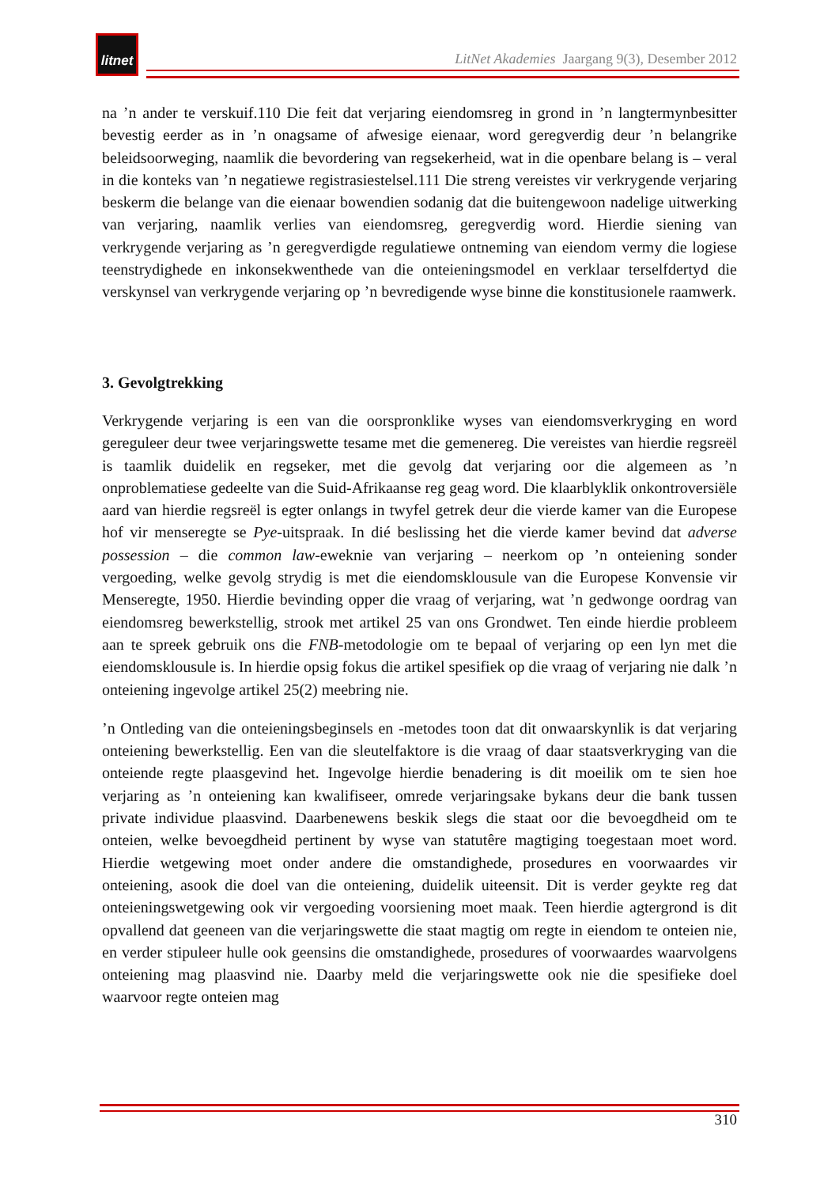litnet
LitNet Akademies Jaargang 9(3), Desember 2012
na ’n ander te verskuif.110 Die feit dat verjaring eiendomsreg in grond in ’n langtermynbesitter bevestig eerder as in ’n onagsame of afwesige eienaar, word geregverdig deur ’n belangrike beleidsoorweging, naamlik die bevordering van regsekerheid, wat in die openbare belang is – veral in die konteks van ’n negatiewe registrasiestelsel.111 Die streng vereistes vir verkrygende verjaring beskerm die belange van die eienaar bowendien sodanig dat die buitengewoon nadelige uitwerking van verjaring, naamlik verlies van eiendomsreg, geregverdig word. Hierdie siening van verkrygende verjaring as ’n geregverdigde regulatiewe ontneming van eiendom vermy die logiese teenstrydighede en inkonsekwenthede van die onteieningsmodel en verklaar terselfdertyd die verskynsel van verkrygende verjaring op ’n bevredigende wyse binne die konstitusionele raamwerk.
3. Gevolgtrekking
Verkrygende verjaring is een van die oorspronklike wyses van eiendomsverkryging en word gereguleer deur twee verjaringswette tesame met die gemenereg. Die vereistes van hierdie regsreël is taamlik duidelik en regseker, met die gevolg dat verjaring oor die algemeen as ’n onproblematiese gedeelte van die Suid-Afrikaanse reg geag word. Die klaarblyklik onkontroversiële aard van hierdie regsreël is egter onlangs in twyfel getrek deur die vierde kamer van die Europese hof vir menseregte se Pye-uitspraak. In dié beslissing het die vierde kamer bevind dat adverse possession – die common law-eweknie van verjaring – neerkom op ’n onteiening sonder vergoeding, welke gevolg strydig is met die eiendomsklousule van die Europese Konvensie vir Menseregte, 1950. Hierdie bevinding opper die vraag of verjaring, wat ’n gedwonge oordrag van eiendomsreg bewerkstellig, strook met artikel 25 van ons Grondwet. Ten einde hierdie probleem aan te spreek gebruik ons die FNB-metodologie om te bepaal of verjaring op een lyn met die eiendomsklousule is. In hierdie opsig fokus die artikel spesifiek op die vraag of verjaring nie dalk ’n onteiening ingevolge artikel 25(2) meebring nie.
’n Ontleding van die onteieningsbeginsels en -metodes toon dat dit onwaarskynlik is dat verjaring onteiening bewerkstellig. Een van die sleutelfaktore is die vraag of daar staatsverkryging van die onteiende regte plaasgevind het. Ingevolge hierdie benadering is dit moeilik om te sien hoe verjaring as ’n onteiening kan kwalifiseer, omrede verjaringsake bykans deur die bank tussen private individue plaasvind. Daarbenewens beskik slegs die staat oor die bevoegdheid om te onteien, welke bevoegdheid pertinent by wyse van statutêre magtiging toegestaan moet word. Hierdie wetgewing moet onder andere die omstandighede, prosedures en voorwaardes vir onteiening, asook die doel van die onteiening, duidelik uiteensit. Dit is verder geykte reg dat onteieningswetgewing ook vir vergoeding voorsiening moet maak. Teen hierdie agtergrond is dit opvallend dat geeneen van die verjaringswette die staat magtig om regte in eiendom te onteien nie, en verder stipuleer hulle ook geensins die omstandighede, prosedures of voorwaardes waarvolgens onteiening mag plaasvind nie. Daarby meld die verjaringswette ook nie die spesifieke doel waarvoor regte onteien mag
310